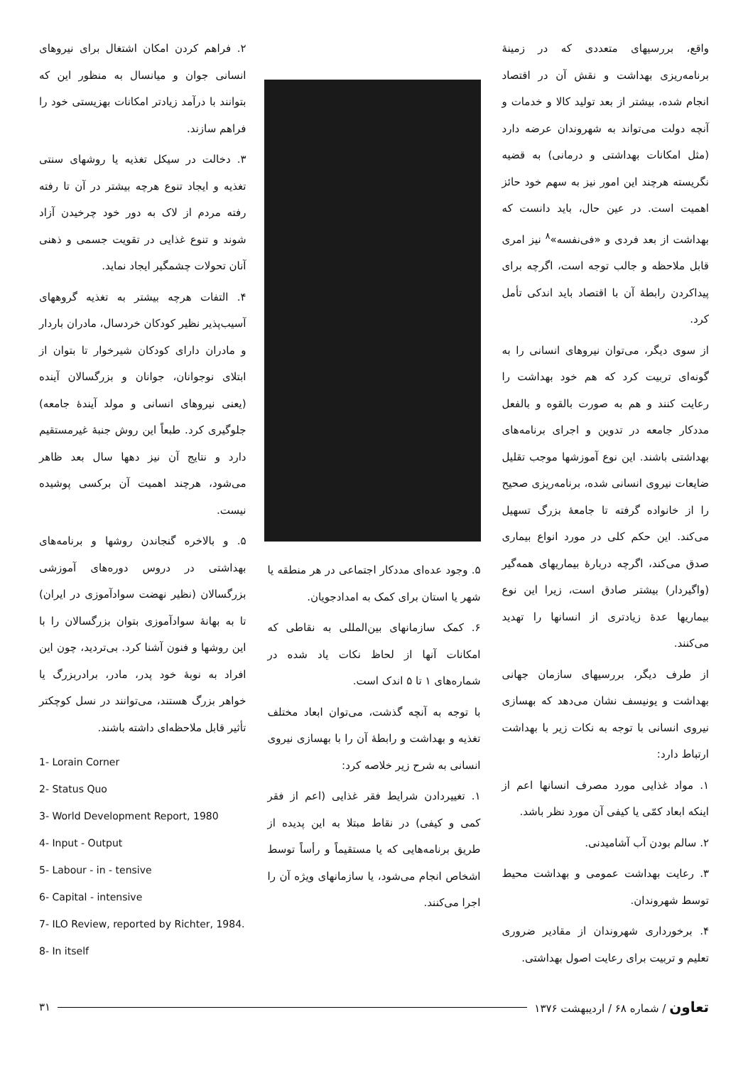واقع، بررسیهای متعددی که در زمینهٔ برنامه‌ریزی بهداشت و نقش آن در اقتصاد انجام شده، بیشتر از بعد تولید کالا و خدمات و آنچه دولت می‌تواند به شهروندان عرضه دارد (مثل امکانات بهداشتی و درمانی) به قضیه نگریسته هرچند این امور نیز به سهم خود حائز اهمیت است. در عین حال، باید دانست که بهداشت از بعد فردی و «فی‌نفسه»<sup>۸</sup> نیز امری قابل ملاحظه و جالب توجه است، اگرچه برای پیداکردن رابطهٔ آن با اقتصاد باید اندکی تأمل کرد.
از سوی دیگر، می‌توان نیروهای انسانی را به گونه‌ای تربیت کرد که هم خود بهداشت را رعایت کنند و هم به صورت بالقوه و بالفعل مددکار جامعه در تدوین و اجرای برنامه‌های بهداشتی باشند. این نوع آموزشها موجب تقلیل ضایعات نیروی انسانی شده، برنامه‌ریزی صحیح را از خانواده گرفته تا جامعهٔ بزرگ تسهیل می‌کند. این حکم کلی در مورد انواع بیماری صدق می‌کند، اگرچه دربارهٔ بیماریهای همه‌گیر (واگیردار) بیشتر صادق است، زیرا این نوع بیماریها عدهٔ زیادتری از انسانها را تهدید می‌کنند.
از طرف دیگر، بررسیهای سازمان جهانی بهداشت و یونیسف نشان می‌دهد که بهسازی نیروی انسانی با توجه به نکات زیر با بهداشت ارتباط دارد:
۱. مواد غذایی مورد مصرف انسانها اعم از اینکه ابعاد کمّی یا کیفی آن مورد نظر باشد.
۲. سالم بودن آب آشامیدنی.
۳. رعایت بهداشت عمومی و بهداشت محیط توسط شهروندان.
۴. برخورداری شهروندان از مقادیر ضروری تعلیم و تربیت برای رعایت اصول بهداشتی.
۵. وجود عده‌ای مددکار اجتماعی در هر منطقه یا شهر یا استان برای کمک به امدادجویان.
۶. کمک سازمانهای بین‌المللی به نقاطی که امکانات آنها از لحاظ نکات یاد شده در شماره‌های ۱ تا ۵ اندک است.
با توجه به آنچه گذشت، می‌توان ابعاد مختلف تغذیه و بهداشت و رابطهٔ آن را با بهسازی نیروی انسانی به شرح زیر خلاصه کرد:
۱. تغییردادن شرایط فقر غذایی (اعم از فقر کمی و کیفی) در نقاط مبتلا به این پدیده از طریق برنامه‌هایی که یا مستقیماً و رأساً توسط اشخاص انجام می‌شود، یا سازمانهای ویژه آن را اجرا می‌کنند.
۲. فراهم کردن امکان اشتغال برای نیروهای انسانی جوان و میانسال به منظور این که بتوانند با درآمد زیادتر امکانات بهزیستی خود را فراهم سازند.
۳. دخالت در سیکل تغذیه یا روشهای سنتی تغذیه و ایجاد تنوع هرچه بیشتر در آن تا رفته رفته مردم از لاک به دور خود چرخیدن آزاد شوند و تنوع غذایی در تقویت جسمی و ذهنی آنان تحولات چشمگیر ایجاد نماید.
۴. التفات هرچه بیشتر به تغذیه گروههای آسیب‌پذیر نظیر کودکان خردسال، مادران باردار و مادران دارای کودکان شیرخوار تا بتوان از ابتلای نوجوانان، جوانان و بزرگسالان آینده (یعنی نیروهای انسانی و مولد آیندهٔ جامعه) جلوگیری کرد. طبعاً این روش جنبهٔ غیرمستقیم دارد و نتایج آن نیز دهها سال بعد ظاهر می‌شود، هرچند اهمیت آن برکسی پوشیده نیست.
۵. و بالاخره گنجاندن روشها و برنامه‌های بهداشتی در دروس دوره‌های آموزشی بزرگسالان (نظیر نهضت سوادآموزی در ایران) تا به بهانهٔ سوادآموزی بتوان بزرگسالان را با این روشها و فنون آشنا کرد. بی‌تردید، چون این افراد به نوبهٔ خود پدر، مادر، برادربزرگ یا خواهر بزرگ هستند، می‌توانند در نسل کوچکتر تأثیر قابل ملاحظه‌ای داشته باشند.
1- Lorain Corner
2- Status Quo
3- World Development Report, 1980
4- Input - Output
5- Labour - in - tensive
6- Capital - intensive
7- ILO Review, reported by Richter, 1984.
8- In itself
تعاون / شماره ۶۸ / اردیبهشت ۱۳۷۶
۳۱